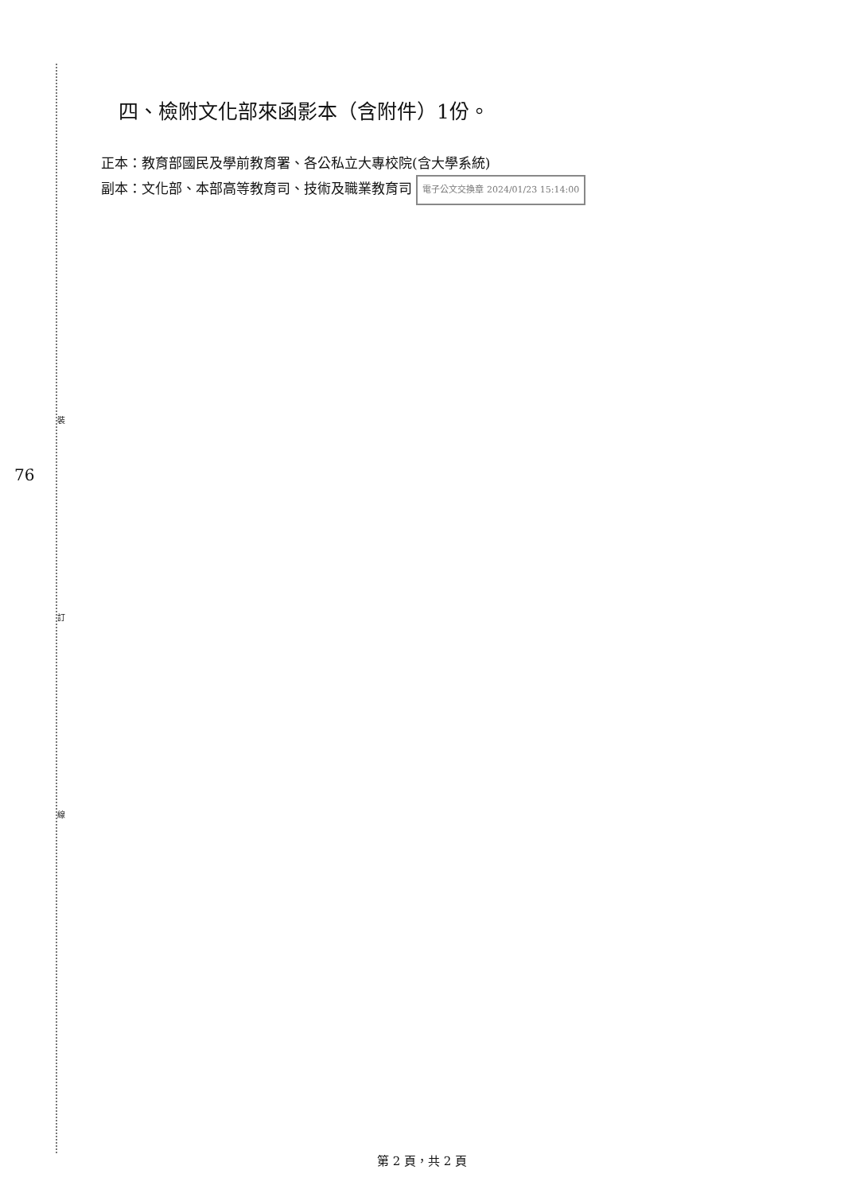裝
訂
線
76
四、檢附文化部來函影本（含附件）1份。
正本：教育部國民及學前教育署、各公私立大專校院(含大學系統)
副本：文化部、本部高等教育司、技術及職業教育司 電子公文交換章 2024/01/23 15:14:00
第 2 頁，共 2 頁